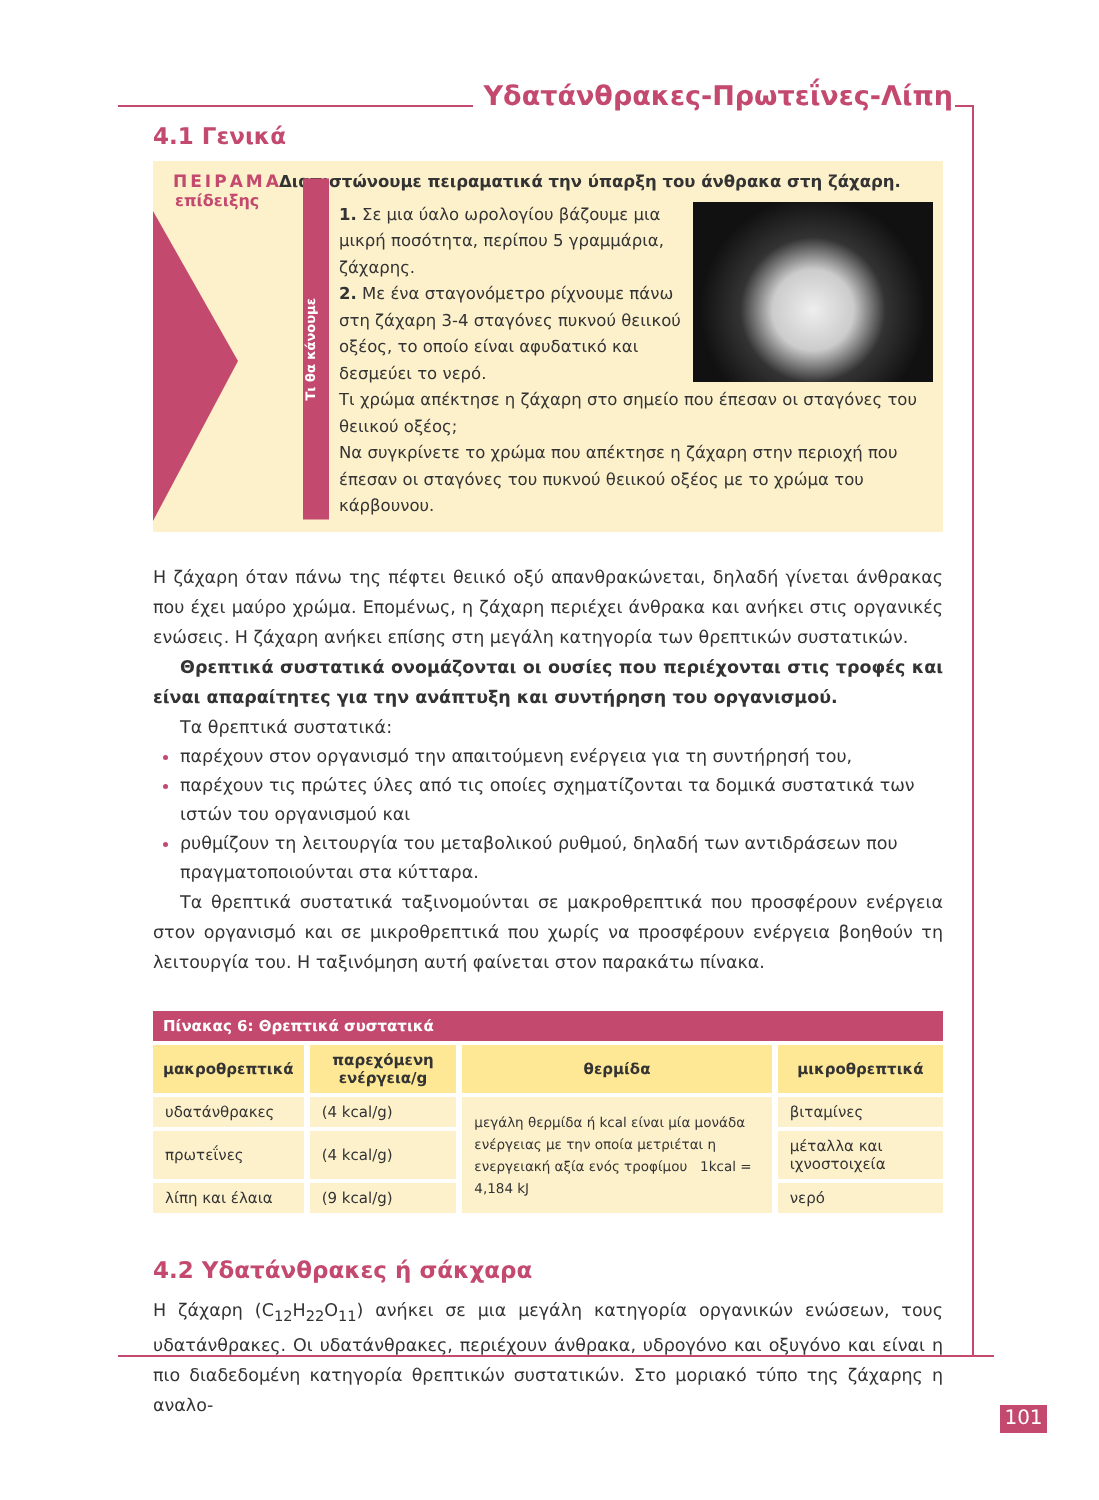Υδατάνθρακες-Πρωτεΐνες-Λίπη
4.1 Γενικά
ΠΕΙΡΑΜΑ
επίδειξης
Τι θα κάνουμε
Διαπιστώνουμε πειραματικά την ύπαρξη του άνθρακα στη ζάχαρη.
1. Σε μια ύαλο ωρολογίου βάζουμε μια μικρή ποσότητα, περίπου 5 γραμμάρια, ζάχαρης.
2. Με ένα σταγονόμετρο ρίχνουμε πάνω στη ζάχαρη 3-4 σταγόνες πυκνού θειικού οξέος, το οποίο είναι αφυδατικό και δεσμεύει το νερό.
Τι χρώμα απέκτησε η ζάχαρη στο σημείο που έπεσαν οι σταγόνες του θειικού οξέος;
Να συγκρίνετε το χρώμα που απέκτησε η ζάχαρη στην περιοχή που έπεσαν οι σταγόνες του πυκνού θειικού οξέος με το χρώμα του κάρβουνου.
Η ζάχαρη όταν πάνω της πέφτει θειικό οξύ απανθρακώνεται, δηλαδή γίνεται άνθρακας που έχει μαύρο χρώμα. Επομένως, η ζάχαρη περιέχει άνθρακα και ανήκει στις οργανικές ενώσεις. Η ζάχαρη ανήκει επίσης στη μεγάλη κατηγορία των θρεπτικών συστατικών.
Θρεπτικά συστατικά ονομάζονται οι ουσίες που περιέχονται στις τροφές και είναι απαραίτητες για την ανάπτυξη και συντήρηση του οργανισμού.
Τα θρεπτικά συστατικά:
παρέχουν στον οργανισμό την απαιτούμενη ενέργεια για τη συντήρησή του,
παρέχουν τις πρώτες ύλες από τις οποίες σχηματίζονται τα δομικά συστατικά των ιστών του οργανισμού και
ρυθμίζουν τη λειτουργία του μεταβολικού ρυθμού, δηλαδή των αντιδράσεων που πραγματοποιούνται στα κύτταρα.
Τα θρεπτικά συστατικά ταξινομούνται σε μακροθρεπτικά που προσφέρουν ενέργεια στον οργανισμό και σε μικροθρεπτικά που χωρίς να προσφέρουν ενέργεια βοηθούν τη λειτουργία του. Η ταξινόμηση αυτή φαίνεται στον παρακάτω πίνακα.
| Πίνακας 6: Θρεπτικά συστατικά | | | |
| --- | --- | --- | --- |
| μακροθρεπτικά | παρεχόμενη ενέργεια/g | θερμίδα | μικροθρεπτικά |
| υδατάνθρακες | (4 kcal/g) | μεγάλη θερμίδα ή kcal είναι μία μονάδα ενέργειας με την οποία μετριέται η ενεργειακή αξία ενός τροφίμου 1kcal = 4,184 kJ | βιταμίνες |
| πρωτεΐνες | (4 kcal/g) | | μέταλλα και ιχνοστοιχεία |
| λίπη και έλαια | (9 kcal/g) | | νερό |
4.2 Υδατάνθρακες ή σάκχαρα
Η ζάχαρη (C<sub>12</sub>H<sub>22</sub>O<sub>11</sub>) ανήκει σε μια μεγάλη κατηγορία οργανικών ενώσεων, τους υδατάνθρακες. Οι υδατάνθρακες, περιέχουν άνθρακα, υδρογόνο και οξυγόνο και είναι η πιο διαδεδομένη κατηγορία θρεπτικών συστατικών. Στο μοριακό τύπο της ζάχαρης η αναλο-
101